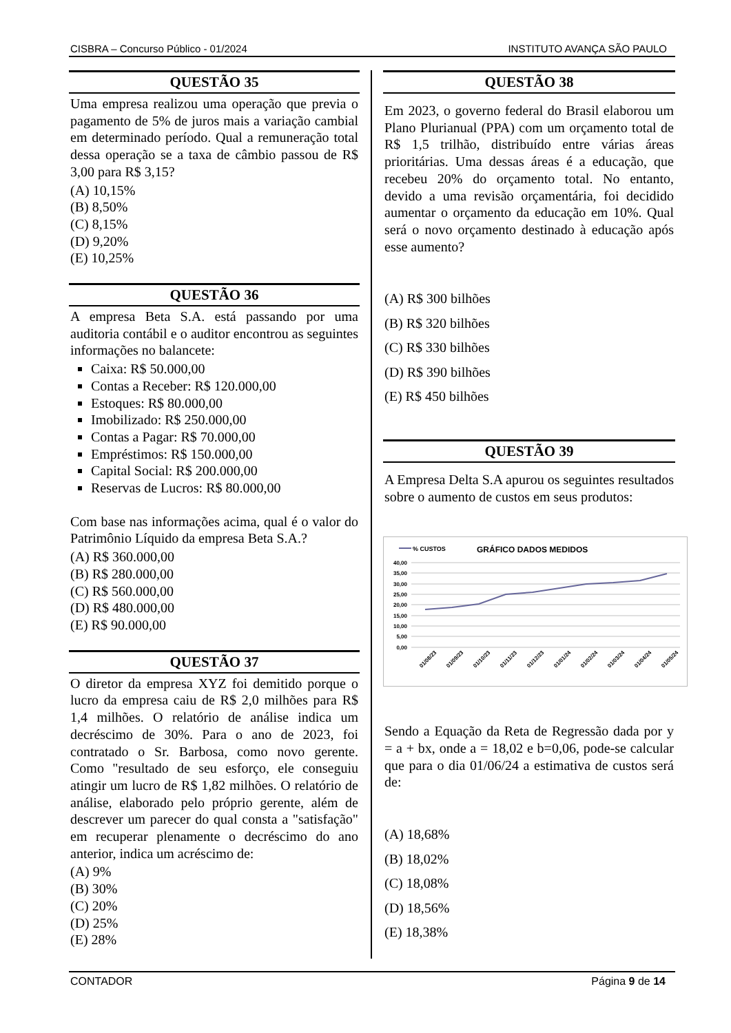CISBRA – Concurso Público - 01/2024 INSTITUTO AVANÇA SÃO PAULO
QUESTÃO 35
Uma empresa realizou uma operação que previa o pagamento de 5% de juros mais a variação cambial em determinado período. Qual a remuneração total dessa operação se a taxa de câmbio passou de R$ 3,00 para R$ 3,15?
(A) 10,15%
(B) 8,50%
(C) 8,15%
(D) 9,20%
(E) 10,25%
QUESTÃO 36
A empresa Beta S.A. está passando por uma auditoria contábil e o auditor encontrou as seguintes informações no balancete:
Caixa: R$ 50.000,00
Contas a Receber: R$ 120.000,00
Estoques: R$ 80.000,00
Imobilizado: R$ 250.000,00
Contas a Pagar: R$ 70.000,00
Empréstimos: R$ 150.000,00
Capital Social: R$ 200.000,00
Reservas de Lucros: R$ 80.000,00
Com base nas informações acima, qual é o valor do Patrimônio Líquido da empresa Beta S.A.?
(A) R$ 360.000,00
(B) R$ 280.000,00
(C) R$ 560.000,00
(D) R$ 480.000,00
(E) R$ 90.000,00
QUESTÃO 37
O diretor da empresa XYZ foi demitido porque o lucro da empresa caiu de R$ 2,0 milhões para R$ 1,4 milhões. O relatório de análise indica um decréscimo de 30%. Para o ano de 2023, foi contratado o Sr. Barbosa, como novo gerente. Como "resultado de seu esforço, ele conseguiu atingir um lucro de R$ 1,82 milhões. O relatório de análise, elaborado pelo próprio gerente, além de descrever um parecer do qual consta a "satisfação" em recuperar plenamente o decréscimo do ano anterior, indica um acréscimo de:
(A) 9%
(B) 30%
(C) 20%
(D) 25%
(E) 28%
QUESTÃO 38
Em 2023, o governo federal do Brasil elaborou um Plano Plurianual (PPA) com um orçamento total de R$ 1,5 trilhão, distribuído entre várias áreas prioritárias. Uma dessas áreas é a educação, que recebeu 20% do orçamento total. No entanto, devido a uma revisão orçamentária, foi decidido aumentar o orçamento da educação em 10%. Qual será o novo orçamento destinado à educação após esse aumento?
(A) R$ 300 bilhões
(B) R$ 320 bilhões
(C) R$ 330 bilhões
(D) R$ 390 bilhões
(E) R$ 450 bilhões
QUESTÃO 39
A Empresa Delta S.A apurou os seguintes resultados sobre o aumento de custos em seus produtos:
% CUSTOS
GRÁFICO DADOS MEDIDOS
40,00
35,00
30,00
25,00
20,00
15,00
10,00
5,00
0,00
01/08/23
01/09/23
01/10/23
01/11/23
01/12/23
01/01/24
01/02/24
01/03/24
01/04/24
01/05/24
Sendo a Equação da Reta de Regressão dada por y = a + bx, onde a = 18,02 e b=0,06, pode-se calcular que para o dia 01/06/24 a estimativa de custos será de:
(A) 18,68%
(B) 18,02%
(C) 18,08%
(D) 18,56%
(E) 18,38%
CONTADOR Página 9 de 14